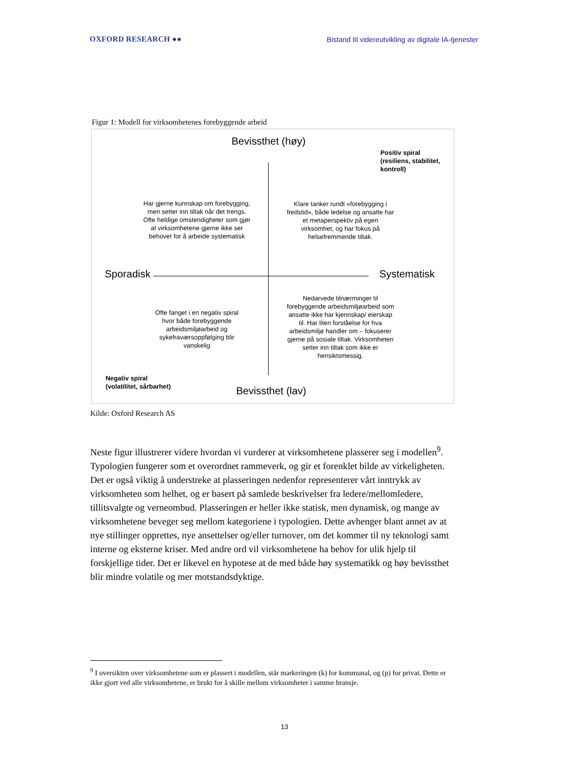OXFORD RESEARCH ●● Bistand til videreutvikling av digitale IA-tjenester
Figur 1: Modell for virksomhetenes forebyggende arbeid
Bevissthet (høy)
Positiv spiral
(resiliens, stabilitet, kontroll)
Har gjerne kunnskap om forebygging, men setter inn tiltak når det trengs. Ofte heldige omstendigheter som gjør at virksomhetene gjerne ikke ser behovet for å arbeide systematisk
Klare tanker rundt «forebygging i fredstid», både ledelse og ansatte har et metaperspektiv på egen virksomhet, og har fokus på helsefremmende tiltak.
Sporadisk Systematisk
Nedarvede tilnærminger til forebyggende arbeidsmiljøarbeid som ansatte ikke har kjennskap/ eierskap til. Har liten forståelse for hva arbeidsmiljø handler om – fokuserer gjerne på sosiale tiltak. Virksomheten setter inn tiltak som ikke er hensiktsmessig.
Ofte fanget i en negativ spiral hvor både forebyggende arbeidsmiljøarbeid og sykefraværsoppfølging blir vanskelig
Negativ spiral
(volatilitet, sårbarhet)
Bevissthet (lav)
Kilde: Oxford Research AS
Neste figur illustrerer videre hvordan vi vurderer at virksomhetene plasserer seg i modellen<sup>9</sup>. Typologien fungerer som et overordnet rammeverk, og gir et forenklet bilde av virkeligheten. Det er også viktig å understreke at plasseringen nedenfor representerer vårt inntrykk av virksomheten som helhet, og er basert på samlede beskrivelser fra ledere/mellomledere, tillitsvalgte og verneombud. Plasseringen er heller ikke statisk, men dynamisk, og mange av virksomhetene beveger seg mellom kategoriene i typologien. Dette avhenger blant annet av at nye stillinger opprettes, nye ansettelser og/eller turnover, om det kommer til ny teknologi samt interne og eksterne kriser. Med andre ord vil virksomhetene ha behov for ulik hjelp til forskjellige tider. Det er likevel en hypotese at de med både høy systematikk og høy bevissthet blir mindre volatile og mer motstandsdyktige.
<sup>9</sup> I oversikten over virksomhetene som er plassert i modellen, står markeringen (k) for kommunal, og (p) for privat. Dette er ikke gjort ved alle virksomhetene, er brukt for å skille mellom virksomheter i samme bransje.
13